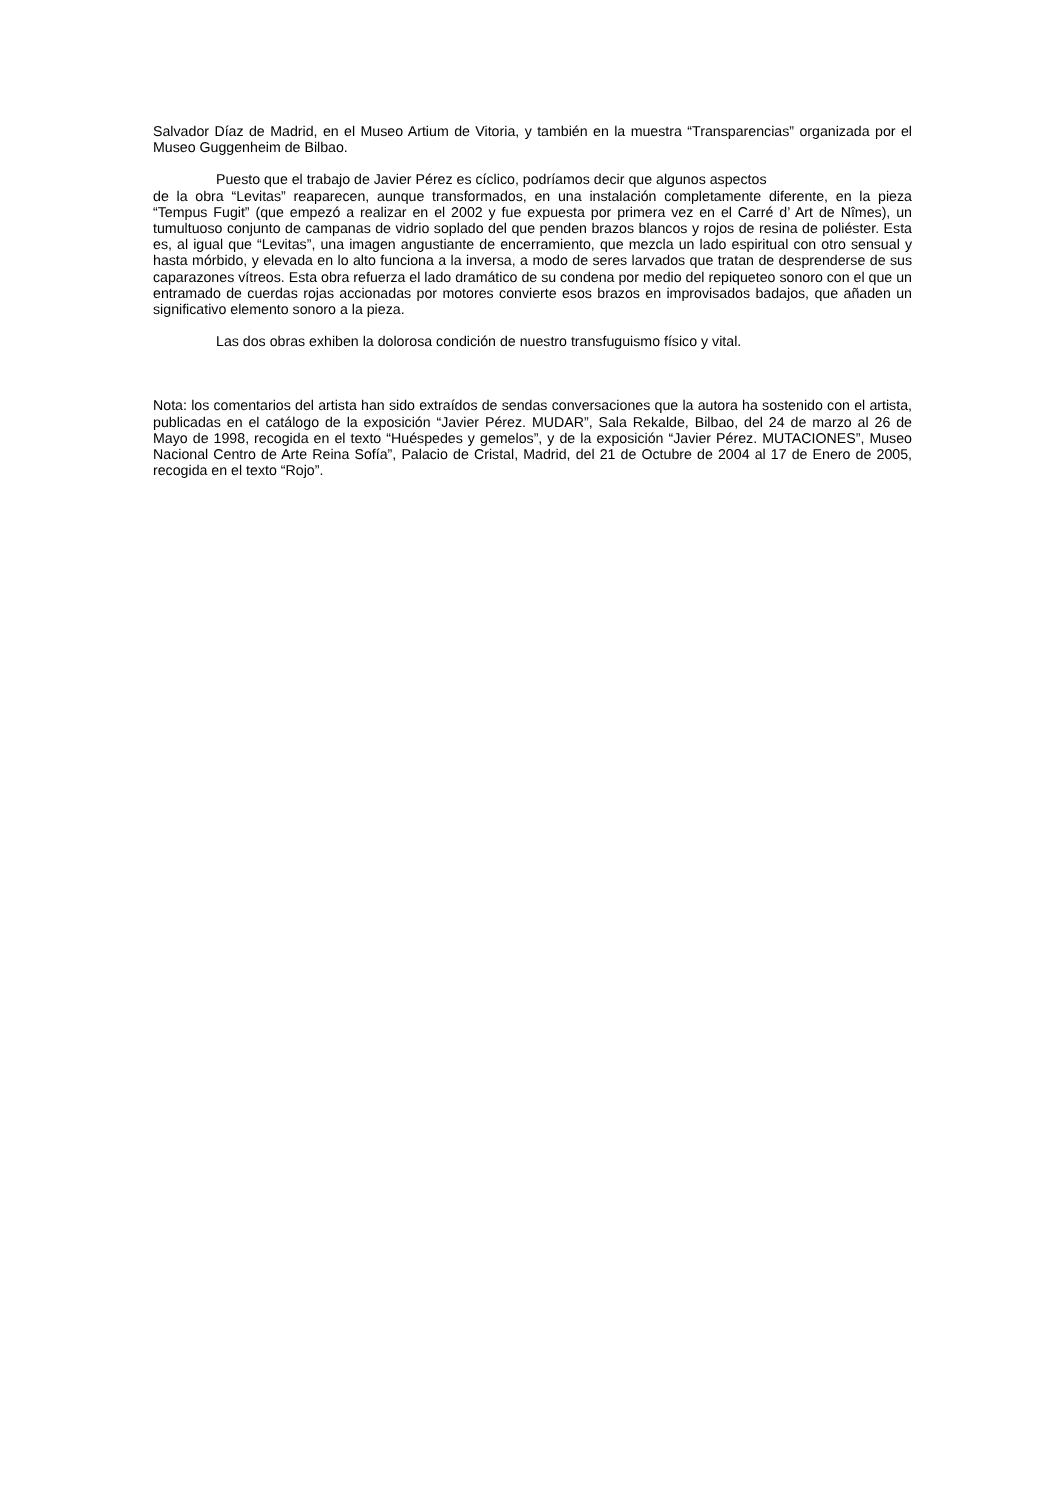Salvador Díaz de Madrid, en el Museo Artium de Vitoria, y también en la muestra “Transparencias” organizada por el Museo Guggenheim de Bilbao.
Puesto que el trabajo de Javier Pérez es cíclico, podríamos decir que algunos aspectos
de la obra “Levitas” reaparecen, aunque transformados, en una instalación completamente diferente, en la pieza “Tempus Fugit” (que empezó a realizar en el 2002 y fue expuesta por primera vez en el Carré d’ Art de Nîmes), un tumultuoso conjunto de campanas de vidrio soplado del que penden brazos blancos y rojos de resina de poliéster. Esta es, al igual que “Levitas”, una imagen angustiante de encerramiento, que mezcla un lado espiritual con otro sensual y hasta mórbido, y elevada en lo alto funciona a la inversa, a modo de seres larvados que tratan de desprenderse de sus caparazones vítreos. Esta obra refuerza el lado dramático de su condena por medio del repiqueteo sonoro con el que un entramado de cuerdas rojas accionadas por motores convierte esos brazos en improvisados badajos, que añaden un significativo elemento sonoro a la pieza.
Las dos obras exhiben la dolorosa condición de nuestro transfuguismo físico y vital.
Nota: los comentarios del artista han sido extraídos de sendas conversaciones que la autora ha sostenido con el artista, publicadas en el catálogo de la exposición “Javier Pérez. MUDAR”, Sala Rekalde, Bilbao, del 24 de marzo al 26 de Mayo de 1998, recogida en el texto “Huéspedes y gemelos”, y de la exposición “Javier Pérez. MUTACIONES”, Museo Nacional Centro de Arte Reina Sofía”, Palacio de Cristal, Madrid, del 21 de Octubre de 2004 al 17 de Enero de 2005, recogida en el texto “Rojo”.